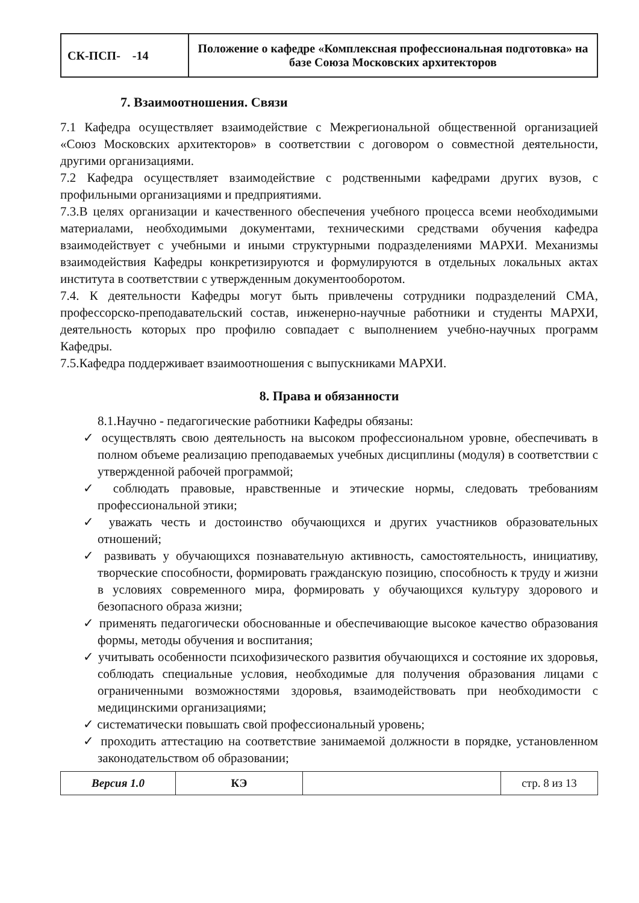| СК-ПСП- -14 | Положение о кафедре «Комплексная профессиональная подготовка» на базе Союза Московских архитекторов |
7. Взаимоотношения. Связи
7.1 Кафедра осуществляет взаимодействие с Межрегиональной общественной организацией «Союз Московских архитекторов» в соответствии с договором о совместной деятельности, другими организациями.
7.2 Кафедра осуществляет взаимодействие с родственными кафедрами других вузов, с профильными организациями и предприятиями.
7.3.В целях организации и качественного обеспечения учебного процесса всеми необходимыми материалами, необходимыми документами, техническими средствами обучения кафедра взаимодействует с учебными и иными структурными подразделениями МАРХИ. Механизмы взаимодействия Кафедры конкретизируются и формулируются в отдельных локальных актах института в соответствии с утвержденным документооборотом.
7.4. К деятельности Кафедры могут быть привлечены сотрудники подразделений СМА, профессорско-преподавательский состав, инженерно-научные работники и студенты МАРХИ, деятельность которых про профилю совпадает с выполнением учебно-научных программ Кафедры.
7.5.Кафедра поддерживает взаимоотношения с выпускниками МАРХИ.
8. Права и обязанности
8.1.Научно - педагогические работники Кафедры обязаны:
✓ осуществлять свою деятельность на высоком профессиональном уровне, обеспечивать в полном объеме реализацию преподаваемых учебных дисциплины (модуля) в соответствии с утвержденной рабочей программой;
✓ соблюдать правовые, нравственные и этические нормы, следовать требованиям профессиональной этики;
✓ уважать честь и достоинство обучающихся и других участников образовательных отношений;
✓ развивать у обучающихся познавательную активность, самостоятельность, инициативу, творческие способности, формировать гражданскую позицию, способность к труду и жизни в условиях современного мира, формировать у обучающихся культуру здорового и безопасного образа жизни;
✓ применять педагогически обоснованные и обеспечивающие высокое качество образования формы, методы обучения и воспитания;
✓ учитывать особенности психофизического развития обучающихся и состояние их здоровья, соблюдать специальные условия, необходимые для получения образования лицами с ограниченными возможностями здоровья, взаимодействовать при необходимости с медицинскими организациями;
✓ систематически повышать свой профессиональный уровень;
✓ проходить аттестацию на соответствие занимаемой должности в порядке, установленном законодательством об образовании;
| Версия 1.0 | КЭ | | стр. 8 из 13 |